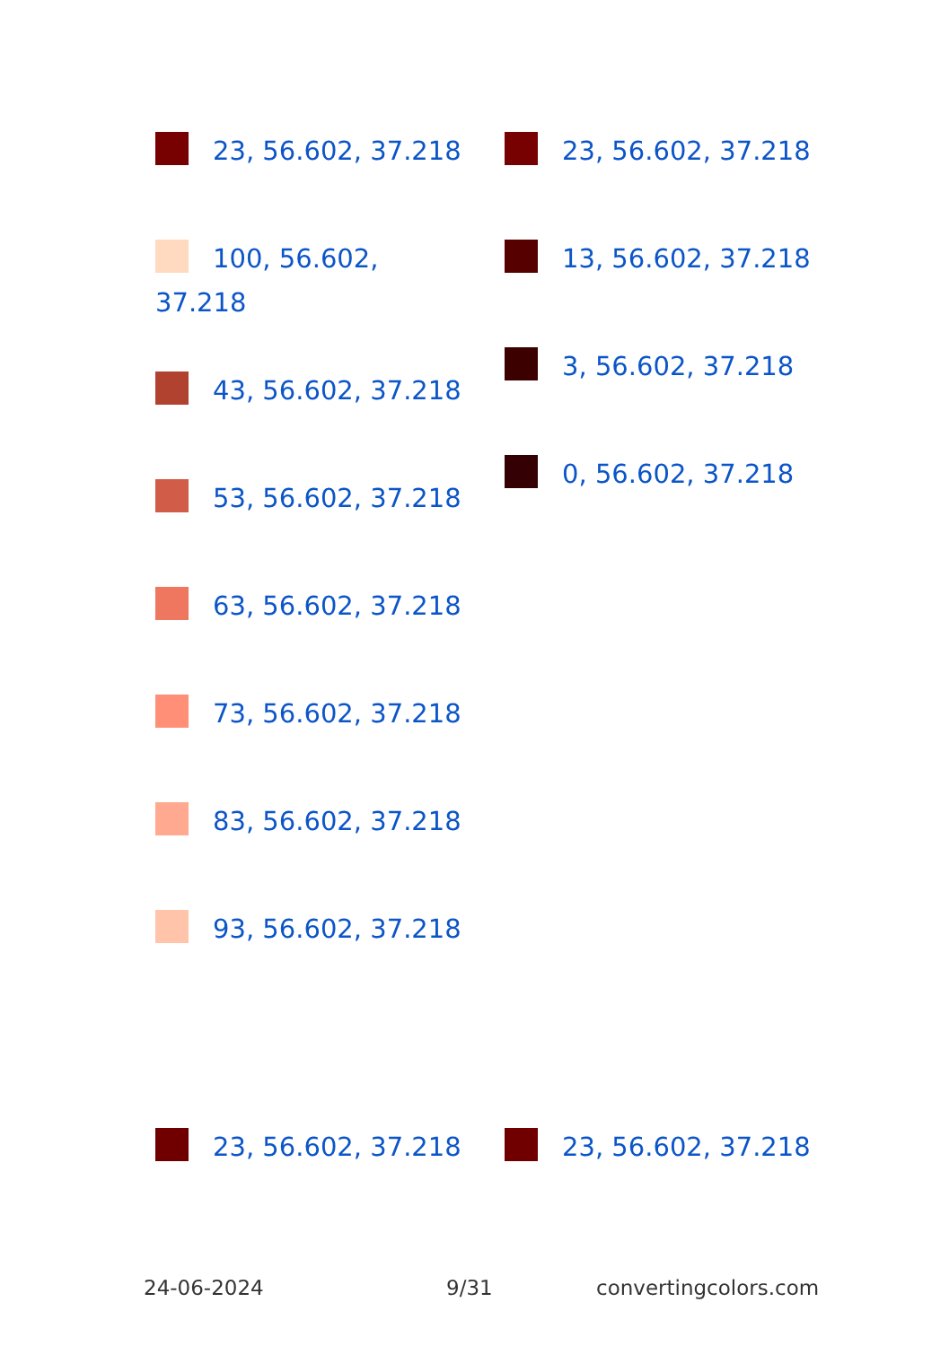23, 56.602, 37.218
100, 56.602, 37.218
43, 56.602, 37.218
53, 56.602, 37.218
63, 56.602, 37.218
73, 56.602, 37.218
83, 56.602, 37.218
93, 56.602, 37.218
23, 56.602, 37.218
13, 56.602, 37.218
3, 56.602, 37.218
0, 56.602, 37.218
23, 56.602, 37.218 23, 56.602, 37.218
24-06-2024 9/31 convertingcolors.com